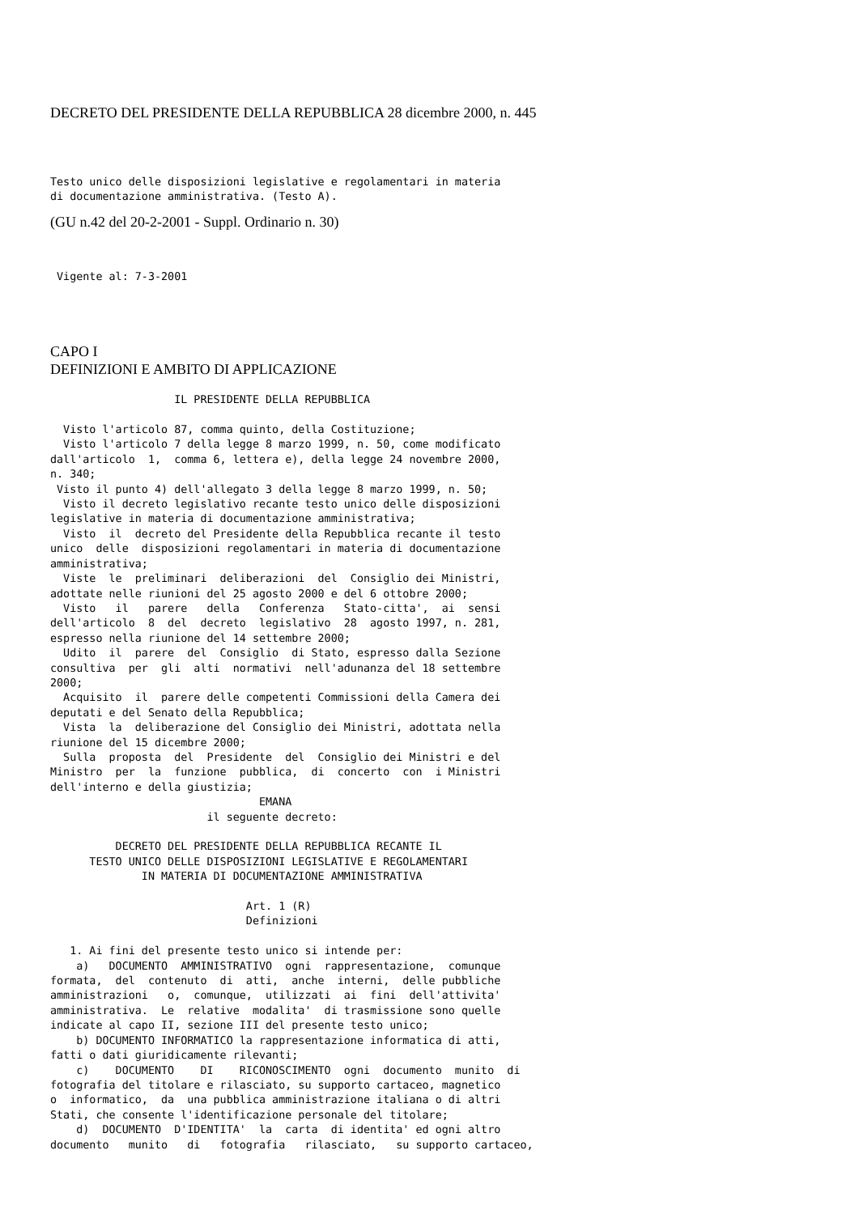DECRETO DEL PRESIDENTE DELLA REPUBBLICA 28 dicembre 2000, n. 445
Testo unico delle disposizioni legislative e regolamentari in materia
di documentazione amministrativa. (Testo A).
(GU n.42 del 20-2-2001 - Suppl. Ordinario n. 30)
 Vigente al: 7-3-2001
CAPO I
DEFINIZIONI E AMBITO DI APPLICAZIONE
                   IL PRESIDENTE DELLA REPUBBLICA

  Visto l'articolo 87, comma quinto, della Costituzione;
  Visto l'articolo 7 della legge 8 marzo 1999, n. 50, come modificato
dall'articolo  1,  comma 6, lettera e), della legge 24 novembre 2000,
n. 340;
 Visto il punto 4) dell'allegato 3 della legge 8 marzo 1999, n. 50;
  Visto il decreto legislativo recante testo unico delle disposizioni
legislative in materia di documentazione amministrativa;
  Visto  il  decreto del Presidente della Repubblica recante il testo
unico  delle  disposizioni regolamentari in materia di documentazione
amministrativa;
  Viste  le  preliminari  deliberazioni  del  Consiglio dei Ministri,
adottate nelle riunioni del 25 agosto 2000 e del 6 ottobre 2000;
  Visto   il   parere   della   Conferenza   Stato-citta',  ai  sensi
dell'articolo  8  del  decreto  legislativo  28  agosto 1997, n. 281,
espresso nella riunione del 14 settembre 2000;
  Udito  il  parere  del  Consiglio  di Stato, espresso dalla Sezione
consultiva  per  gli  alti  normativi  nell'adunanza del 18 settembre
2000;
  Acquisito  il  parere delle competenti Commissioni della Camera dei
deputati e del Senato della Repubblica;
  Vista  la  deliberazione del Consiglio dei Ministri, adottata nella
riunione del 15 dicembre 2000;
  Sulla  proposta  del  Presidente  del  Consiglio dei Ministri e del
Ministro  per  la  funzione  pubblica,  di  concerto  con  i Ministri
dell'interno e della giustizia;
                                EMANA
                        il seguente decreto:

          DECRETO DEL PRESIDENTE DELLA REPUBBLICA RECANTE IL
      TESTO UNICO DELLE DISPOSIZIONI LEGISLATIVE E REGOLAMENTARI
              IN MATERIA DI DOCUMENTAZIONE AMMINISTRATIVA

                              Art. 1 (R)
                              Definizioni

   1. Ai fini del presente testo unico si intende per:
    a)   DOCUMENTO  AMMINISTRATIVO  ogni  rappresentazione,  comunque
formata,  del  contenuto  di  atti,  anche  interni,  delle pubbliche
amministrazioni   o,  comunque,  utilizzati  ai  fini  dell'attivita'
amministrativa.  Le  relative  modalita'  di trasmissione sono quelle
indicate al capo II, sezione III del presente testo unico;
    b) DOCUMENTO INFORMATICO la rappresentazione informatica di atti,
fatti o dati giuridicamente rilevanti;
    c)    DOCUMENTO    DI    RICONOSCIMENTO  ogni  documento  munito  di
fotografia del titolare e rilasciato, su supporto cartaceo, magnetico
o  informatico,  da  una pubblica amministrazione italiana o di altri
Stati, che consente l'identificazione personale del titolare;
    d)  DOCUMENTO  D'IDENTITA'  la  carta  di identita' ed ogni altro
documento   munito   di   fotografia   rilasciato,   su supporto cartaceo,